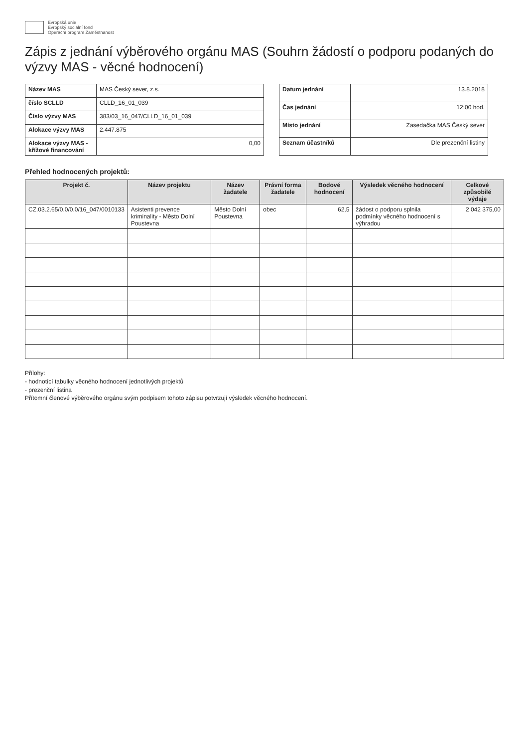Evropská unie
Evropský sociální fond
Operační program Zaměstnanost
Zápis z jednání výběrového orgánu MAS (Souhrn žádostí o podporu podaných do výzvy MAS - věcné hodnocení)
| Název MAS | MAS Český sever, z.s. |
| číslo SCLLD | CLLD_16_01_039 |
| Číslo výzvy MAS | 383/03_16_047/CLLD_16_01_039 |
| Alokace výzvy MAS | 2.447.875 |
| Alokace výzvy MAS - křížové financování | 0,00 |
| Datum jednání | 13.8.2018 |
| Čas jednání | 12:00 hod. |
| Místo jednání | Zasedačka MAS Český sever |
| Seznam účastníků | Dle prezenční listiny |
Přehled hodnocených projektů:
| Projekt č. | Název projektu | Název žadatele | Právní forma žadatele | Bodové hodnocení | Výsledek věcného hodnocení | Celkové způsobilé výdaje |
| --- | --- | --- | --- | --- | --- | --- |
| CZ.03.2.65/0.0/0.0/16_047/0010133 | Asistenti prevence kriminality - Město Dolní Poustevna | Město Dolní Poustevna | obec | 62,5 | žádost o podporu splnila podmínky věcného hodnocení s výhradou | 2 042 375,00 |
Přílohy:
- hodnotící tabulky věcného hodnocení jednotlivých projektů
- prezenční listina
Přítomní členové výběrového orgánu svým podpisem tohoto zápisu potvrzují výsledek věcného hodnocení.